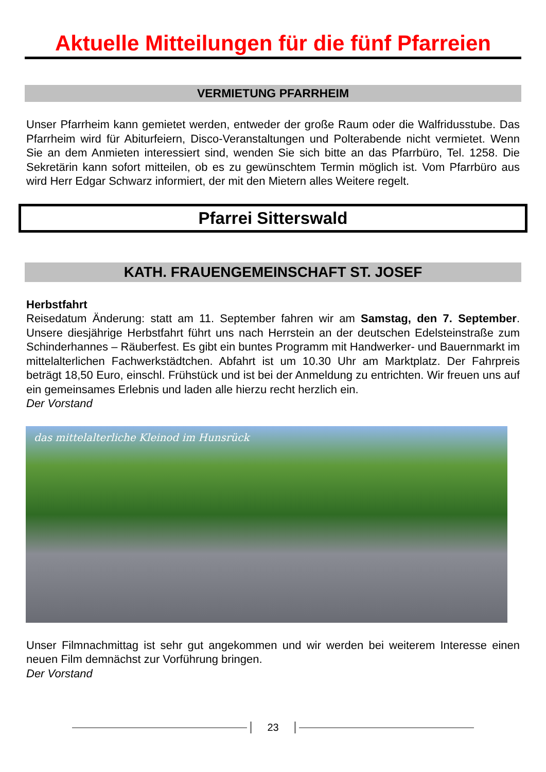Aktuelle Mitteilungen für die fünf Pfarreien
VERMIETUNG PFARRHEIM
Unser Pfarrheim kann gemietet werden, entweder der große Raum oder die Walfridusstube. Das Pfarrheim wird für Abiturfeiern, Disco-Veranstaltungen und Polterabende nicht vermietet. Wenn Sie an dem Anmieten interessiert sind, wenden Sie sich bitte an das Pfarrbüro, Tel. 1258. Die Sekretärin kann sofort mitteilen, ob es zu gewünschtem Termin möglich ist. Vom Pfarrbüro aus wird Herr Edgar Schwarz informiert, der mit den Mietern alles Weitere regelt.
Pfarrei Sitterswald
KATH. FRAUENGEMEINSCHAFT ST. JOSEF
Herbstfahrt
Reisedatum Änderung: statt am 11. September fahren wir am Samstag, den 7. September. Unsere diesjährige Herbstfahrt führt uns nach Herrstein an der deutschen Edelsteinstraße zum Schinderhannes – Räuberfest. Es gibt ein buntes Programm mit Handwerker- und Bauernmarkt im mittelalterlichen Fachwerkstädtchen. Abfahrt ist um 10.30 Uhr am Marktplatz. Der Fahrpreis beträgt 18,50 Euro, einschl. Frühstück und ist bei der Anmeldung zu entrichten. Wir freuen uns auf ein gemeinsames Erlebnis und laden alle hierzu recht herzlich ein.
Der Vorstand
das mittelalterliche Kleinod im Hunsrück
Unser Filmnachmittag ist sehr gut angekommen und wir werden bei weiterem Interesse einen neuen Film demnächst zur Vorführung bringen.
Der Vorstand
23